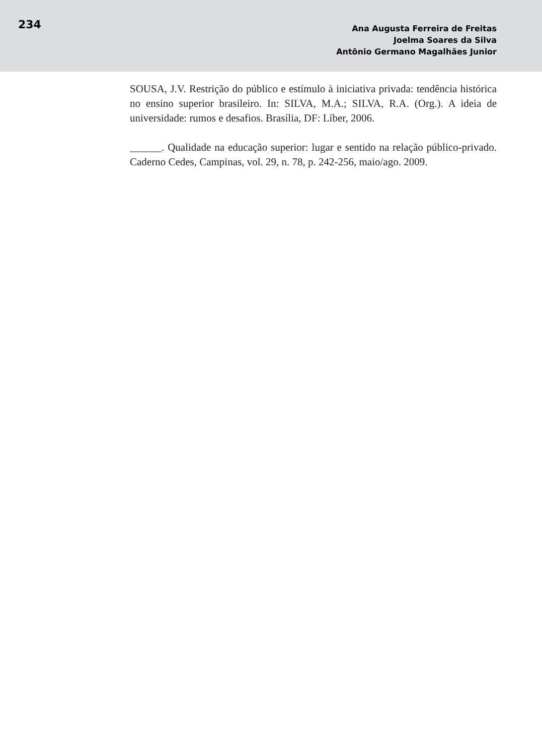234
Ana Augusta Ferreira de Freitas
Joelma Soares da Silva
Antônio Germano Magalhães Junior
SOUSA, J.V. Restrição do público e estímulo à iniciativa privada: tendência histórica no ensino superior brasileiro. In: SILVA, M.A.; SILVA, R.A. (Org.). A ideia de universidade: rumos e desafios. Brasília, DF: Líber, 2006.
______. Qualidade na educação superior: lugar e sentido na relação público-privado. Caderno Cedes, Campinas, vol. 29, n. 78, p. 242-256, maio/ago. 2009.